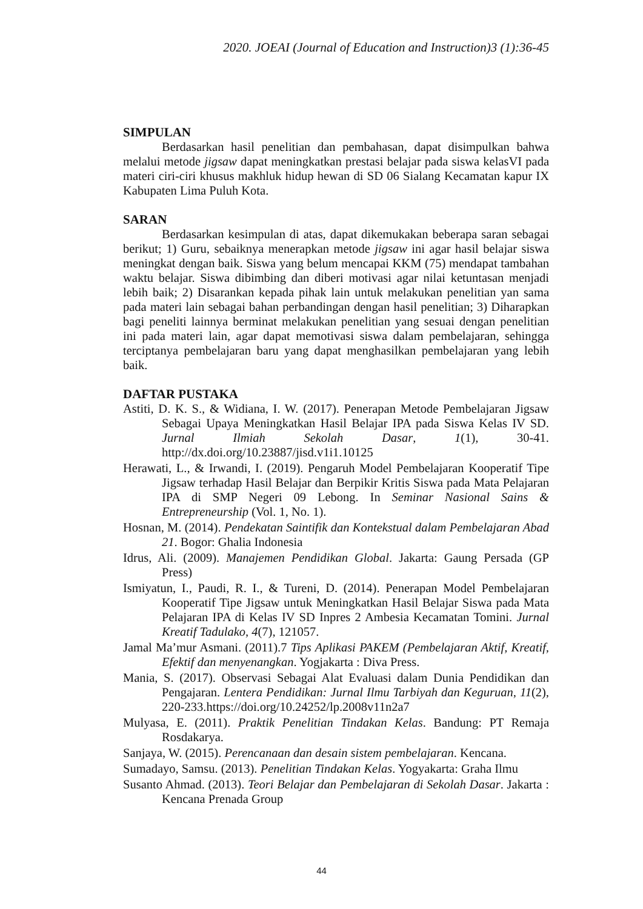2020. JOEAI (Journal of Education and Instruction)3 (1):36-45
SIMPULAN
Berdasarkan hasil penelitian dan pembahasan, dapat disimpulkan bahwa melalui metode jigsaw dapat meningkatkan prestasi belajar pada siswa kelasVI pada materi ciri-ciri khusus makhluk hidup hewan di SD 06 Sialang Kecamatan kapur IX Kabupaten Lima Puluh Kota.
SARAN
Berdasarkan kesimpulan di atas, dapat dikemukakan beberapa saran sebagai berikut; 1) Guru, sebaiknya menerapkan metode jigsaw ini agar hasil belajar siswa meningkat dengan baik. Siswa yang belum mencapai KKM (75) mendapat tambahan waktu belajar. Siswa dibimbing dan diberi motivasi agar nilai ketuntasan menjadi lebih baik; 2) Disarankan kepada pihak lain untuk melakukan penelitian yan sama pada materi lain sebagai bahan perbandingan dengan hasil penelitian; 3) Diharapkan bagi peneliti lainnya berminat melakukan penelitian yang sesuai dengan penelitian ini pada materi lain, agar dapat memotivasi siswa dalam pembelajaran, sehingga terciptanya pembelajaran baru yang dapat menghasilkan pembelajaran yang lebih baik.
DAFTAR PUSTAKA
Astiti, D. K. S., & Widiana, I. W. (2017). Penerapan Metode Pembelajaran Jigsaw Sebagai Upaya Meningkatkan Hasil Belajar IPA pada Siswa Kelas IV SD. Jurnal Ilmiah Sekolah Dasar, 1(1), 30-41. http://dx.doi.org/10.23887/jisd.v1i1.10125
Herawati, L., & Irwandi, I. (2019). Pengaruh Model Pembelajaran Kooperatif Tipe Jigsaw terhadap Hasil Belajar dan Berpikir Kritis Siswa pada Mata Pelajaran IPA di SMP Negeri 09 Lebong. In Seminar Nasional Sains & Entrepreneurship (Vol. 1, No. 1).
Hosnan, M. (2014). Pendekatan Saintifik dan Kontekstual dalam Pembelajaran Abad 21. Bogor: Ghalia Indonesia
Idrus, Ali. (2009). Manajemen Pendidikan Global. Jakarta: Gaung Persada (GP Press)
Ismiyatun, I., Paudi, R. I., & Tureni, D. (2014). Penerapan Model Pembelajaran Kooperatif Tipe Jigsaw untuk Meningkatkan Hasil Belajar Siswa pada Mata Pelajaran IPA di Kelas IV SD Inpres 2 Ambesia Kecamatan Tomini. Jurnal Kreatif Tadulako, 4(7), 121057.
Jamal Ma’mur Asmani. (2011).7 Tips Aplikasi PAKEM (Pembelajaran Aktif, Kreatif, Efektif dan menyenangkan. Yogjakarta : Diva Press.
Mania, S. (2017). Observasi Sebagai Alat Evaluasi dalam Dunia Pendidikan dan Pengajaran. Lentera Pendidikan: Jurnal Ilmu Tarbiyah dan Keguruan, 11(2), 220-233.https://doi.org/10.24252/lp.2008v11n2a7
Mulyasa, E. (2011). Praktik Penelitian Tindakan Kelas. Bandung: PT Remaja Rosdakarya.
Sanjaya, W. (2015). Perencanaan dan desain sistem pembelajaran. Kencana.
Sumadayo, Samsu. (2013). Penelitian Tindakan Kelas. Yogyakarta: Graha Ilmu
Susanto Ahmad. (2013). Teori Belajar dan Pembelajaran di Sekolah Dasar. Jakarta : Kencana Prenada Group
44